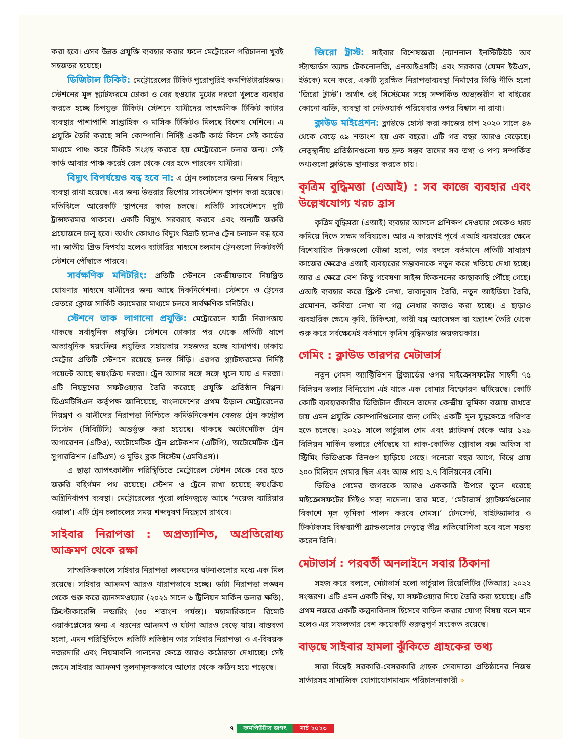করা হবে। এসব উন্নত প্রযুক্তি ব্যবহার করার ফলে মেট্রোরেল পরিচালনা খুবই সহজতর হয়েছে।
ডিজিটাল টিকিট: মেট্রোরেলের টিকিট পুরোপুরিই কমপিউটারাইজড। স্টেশনের মূল প্ল্যাটফরমে ঢোকা ও বের হওয়ার মুখের দরজা খুলতে ব্যবহার করতে হচ্ছে চিপযুক্ত টিকিট। স্টেশনে যাত্রীদের তাৎক্ষণিক টিকিট কাটার ব্যবস্থার পাশাপাশি সাপ্তাহিক ও মাসিক টিকিটও মিলছে বিশেষ মেশিনে। এ প্রযুক্তি তৈরি করছে সনি কোম্পানি। নির্দিষ্ট একটি কার্ড কিনে সেই কার্ডের মাধ্যমে পাঞ্চ করে টিকিট সংগ্রহ করতে হয় মেট্রোরেলে চলার জন্য। সেই কার্ড আবার পাঞ্চ করেই রেল থেকে বের হতে পারবেন যাত্রীরা।
বিদ্যুৎ বিপর্যয়েও বন্ধ হবে না: এ ট্রেন চলাচলের জন্য নিজস্ব বিদ্যুৎ ব্যবস্থা রাখা হয়েছে। এর জন্য উত্তরার ডিপোয় সাবস্টেশন স্থাপন করা হয়েছে। মতিঝিলে আরেকটি স্থাপনের কাজ চলছে। প্রতিটি সাবস্টেশনে দুটি ট্রান্সফরমার থাকবে। একটি বিদ্যুৎ সরবরাহ করবে এবং অন্যটি জরুরি প্রয়োজনে চালু হবে। অর্থাৎ কোথাও বিদ্যুৎ বিভ্রাট হলেও ট্রেন চলাচল বন্ধ হবে না। জাতীয় গ্রিড বিপর্যয় হলেও ব্যাটারির মাধ্যমে চলমান ট্রেনগুলো নিকটবর্তী স্টেশনে পৌঁছাতে পারবে।
সার্বক্ষণিক মনিটরিং: প্রতিটি স্টেশনে কেন্দ্রীয়ভাবে নিয়ন্ত্রিত ঘোষণার মাধ্যমে যাত্রীদের জন্য আছে দিকনির্দেশনা। স্টেশনে ও ট্রেনের ভেতরে ক্লোজ সার্কিট ক্যামেরার মাধ্যমে চলবে সার্বক্ষণিক মনিটরিং।
স্টেশনে তাক লাগানো প্রযুক্তি: মেট্রোরেলে যাত্রী নিরাপত্তায় থাকছে সর্বাধুনিক প্রযুক্তি। স্টেশনে ঢোকার পর থেকে প্রতিটি ধাপে অত্যাধুনিক স্বয়ংক্রিয় প্রযুক্তির সহায়তায় সহজতর হচ্ছে যাত্রাপথ। ঢাকায় মেট্রোর প্রতিটি স্টেশনে রয়েছে চলন্ত সিঁড়ি। এরপর প্ল্যাটফরমের নির্দিষ্ট পয়েন্টে আছে স্বয়ংক্রিয় দরজা। ট্রেন আসার সঙ্গে সঙ্গে খুলে যায় এ দরজা। এটি নিয়ন্ত্রণের সফটওয়্যার তৈরি করেছে প্রযুক্তি প্রতিষ্ঠান নিপ্পন। ডিএমটিসিএল কর্তৃপক্ষ জানিয়েছে, বাংলাদেশের প্রথম উড়াল মেট্রোরেলের নিয়ন্ত্রণ ও যাত্রীদের নিরাপত্তা নিশ্চিতে কমিউনিকেশন বেজড ট্রেন কন্ট্রোল সিস্টেম (সিবিটিসি) অন্তর্ভুক্ত করা হয়েছে। থাকছে অটোমেটিক ট্রেন অপারেশন (এটিও), অটোমেটিক ট্রেন প্রটেকশন (এটিপি), অটোমেটিক ট্রেন সুপারভিশন (এটিএস) ও মুভিং ব্লক সিস্টেম (এমবিএস)।
এ ছাড়া আপৎকালীন পরিস্থিতিতে মেট্রোরেল স্টেশন থেকে বের হতে জরুরি বহির্গমন পথ রয়েছে। স্টেশন ও ট্রেনে রাখা হয়েছে স্বয়ংক্রিয় অগ্নিনির্বাপণ ব্যবস্থা। মেট্রোরেলের পুরো লাইনজুড়ে আছে ‘নয়েজ ব্যারিয়ার ওয়াল’। এটি ট্রেন চলাচলের সময় শব্দদূষণ নিয়ন্ত্রণে রাখবে।
সাইবার নিরাপত্তা : অপ্রত্যাশিত, অপ্রতিরোধ্য আক্রমণ থেকে রক্ষা
সাম্প্রতিককালে সাইবার নিরাপত্তা লঙ্ঘনের ঘটনাগুলোর মধ্যে এক মিল রয়েছে। সাইবার আক্রমণ আরও খারাপভাবে হচ্ছে। ডাটা নিরাপত্তা লঙ্ঘন থেকে শুরু করে র‍্যানসমওয়্যার (২০২১ সালে ৬ ট্রিলিয়ন মার্কিন ডলার ক্ষতি), ক্রিপ্টোকারেন্সি লন্ডারিং (৩০ শতাংশ পর্যন্ত)। মহামারিকালে রিমোট ওয়ার্কপ্লেসের জন্য এ ধরনের আক্রমণ ও ঘটনা আরও বেড়ে যায়। বাস্তবতা হলো, এমন পরিস্থিতিতে প্রতিটি প্রতিষ্ঠান তার সাইবার নিরাপত্তা ও এ-বিষয়ক নজরদারি এবং নিয়মাবলি পালনের ক্ষেত্রে আরও কঠোরতা দেখাচ্ছে। সেই ক্ষেত্রে সাইবার আক্রমণ তুলনামূলকভাবে আগের থেকে কঠিন হয়ে পড়েছে।
জিরো ট্রাস্ট: সাইবার বিশেষজ্ঞরা (ন্যাশনাল ইনস্টিটিউট অব স্ট্যান্ডার্ডস অ্যান্ড টেকনোলজি, এনআইএসটি) এবং সরকার (যেমন ইউএস, ইউকে) মনে করে, একটি সুরক্ষিত নিরাপত্তাব্যবস্থা নির্মাণের ভিত্তি নীতি হলো ‘জিরো ট্রাস্ট’। অর্থাৎ ওই সিস্টেমের সঙ্গে সম্পর্কিত অভ্যন্তরীণ বা বাইরের কোনো ব্যক্তি, ব্যবস্থা বা নেটওয়ার্ক পরিষেবার ওপর বিশ্বাস না রাখা।
ক্লাউড মাইগ্রেশন: ক্লাউডে হোস্ট করা কাজের চাপ ২০২০ সালে ৪৬ থেকে বেড়ে ৫৯ শতাংশ হয় এক বছরে। এটি গত বছর আরও বেড়েছে। নেতৃস্থানীয় প্রতিষ্ঠানগুলো যত দ্রুত সম্ভব তাদের সব তথ্য ও পণ্য সম্পর্কিত তথ্যগুলো ক্লাউডে স্থানান্তর করতে চায়।
কৃত্রিম বুদ্ধিমত্তা (এআই) : সব কাজে ব্যবহার এবং উল্লেখযোগ্য খরচ হ্রাস
কৃত্রিম বুদ্ধিমত্তা (এআই) ব্যবহার আসলে প্রশিক্ষণ দেওয়ার থেকেও খরচ কমিয়ে দিতে সক্ষম ভবিষ্যতে। আর এ কারণেই পূর্বে এআই ব্যবহারের ক্ষেত্রে বিশেষায়িত দিকগুলো খোঁজা হতো, তার বদলে বর্তমানে প্রতিটি সাধারণ কাজের ক্ষেত্রেও এআই ব্যবহারের সম্ভাবনাকে নতুন করে খতিয়ে দেখা হচ্ছে। আর এ ক্ষেত্রে বেশ কিছু গবেষণা সাইন্স ফিকশনের কাছাকাছি পৌঁছে গেছে। এআই ব্যবহার করে স্ক্রিপ্ট লেখা, ভাবানুবাদ তৈরি, নতুন আইডিয়া তৈরি, প্রমোশন, কবিতা লেখা বা গল্প লেখার কাজও করা হচ্ছে। এ ছাড়াও ব্যবহারিক ক্ষেত্রে কৃষি, চিকিৎসা, ভারী যন্ত্র অ্যাসেম্বল বা যন্ত্রাংশ তৈরি থেকে শুরু করে সর্বক্ষেত্রেই বর্তমানে কৃত্রিম বুদ্ধিমত্তার জয়জয়কার।
গেমিং : ক্লাউড তারপর মেটাভার্স
নতুন গেমস অ্যাক্টিভিশন ব্লিজার্ডের ওপর মাইক্রোসফটের সাহসী ৭৫ বিলিয়ন ডলার বিনিয়োগ এই খাতে এক বোমার বিস্ফোরণ ঘটিয়েছে। কোটি কোটি ব্যবহারকারীর ডিজিটাল জীবনে তাদের কেন্দ্রীয় ভূমিকা বজায় রাখতে চায় এমন প্রযুক্তি কোম্পানিগুলোর জন্য গেমিং একটি মূল যুদ্ধক্ষেত্রে পরিণত হতে চলেছে। ২০২১ সালে ভার্চুয়াল গেম এবং প্ল্যাটফর্ম থেকে আয় ১২৯ বিলিয়ন মার্কিন ডলারে পৌঁছেছে যা প্রাক-কোভিড গ্লোবাল বক্স অফিস বা স্ট্রিমিং ভিডিওকে তিনগুণ ছাড়িয়ে গেছে। পনেরো বছর আগে, বিশ্বে প্রায় ২০০ মিলিয়ন গেমার ছিল এবং আজ প্রায় ২.৭ বিলিয়নের বেশি।
ভিডিও গেমের জগতকে আরও এককাঠি উপরে তুলে ধরেছে মাইক্রোসফটের সিইও সত্য নাদেলা। তার মতে, ‘মেটাভার্স প্ল্যাটফর্মগুলোর বিকাশে মূল ভূমিকা পালন করবে গেমস।’ টেনসেন্ট, বাইটড্যান্সার ও টিকটকসহ বিশ্বব্যাপী ব্র্যান্ডগুলোর নেতৃত্বে তীব্র প্রতিযোগিতা হবে বলে মন্তব্য করেন তিনি।
মেটাভার্স : পরবর্তী অনলাইনে সবার ঠিকানা
সহজ করে বললে, মেটাভার্স হলো ভার্চুয়াল রিয়েলিটির (ভিআর) ২০২২ সংস্করণ। এটি এমন একটি বিশ্ব, যা সফটওয়্যার দিয়ে তৈরি করা হয়েছে। এটি প্রথম নজরে একটি কল্পনাবিলাস হিসেবে বাতিল করার যোগ্য বিষয় বলে মনে হলেও এর সফলতার বেশ কয়েকটি গুরুত্বপূর্ণ সংকেত রয়েছে।
বাড়ছে সাইবার হামলা ঝুঁকিতে গ্রাহকের তথ্য
সারা বিশ্বেই সরকারি-বেসরকারি গ্রাহক সেবাদাতা প্রতিষ্ঠানের নিজস্ব সার্ভারসহ সামাজিক যোগাযোগমাধ্যম পরিচালনাকারী »
৭ কমপিউটার জগৎ মার্চ ২০২৩